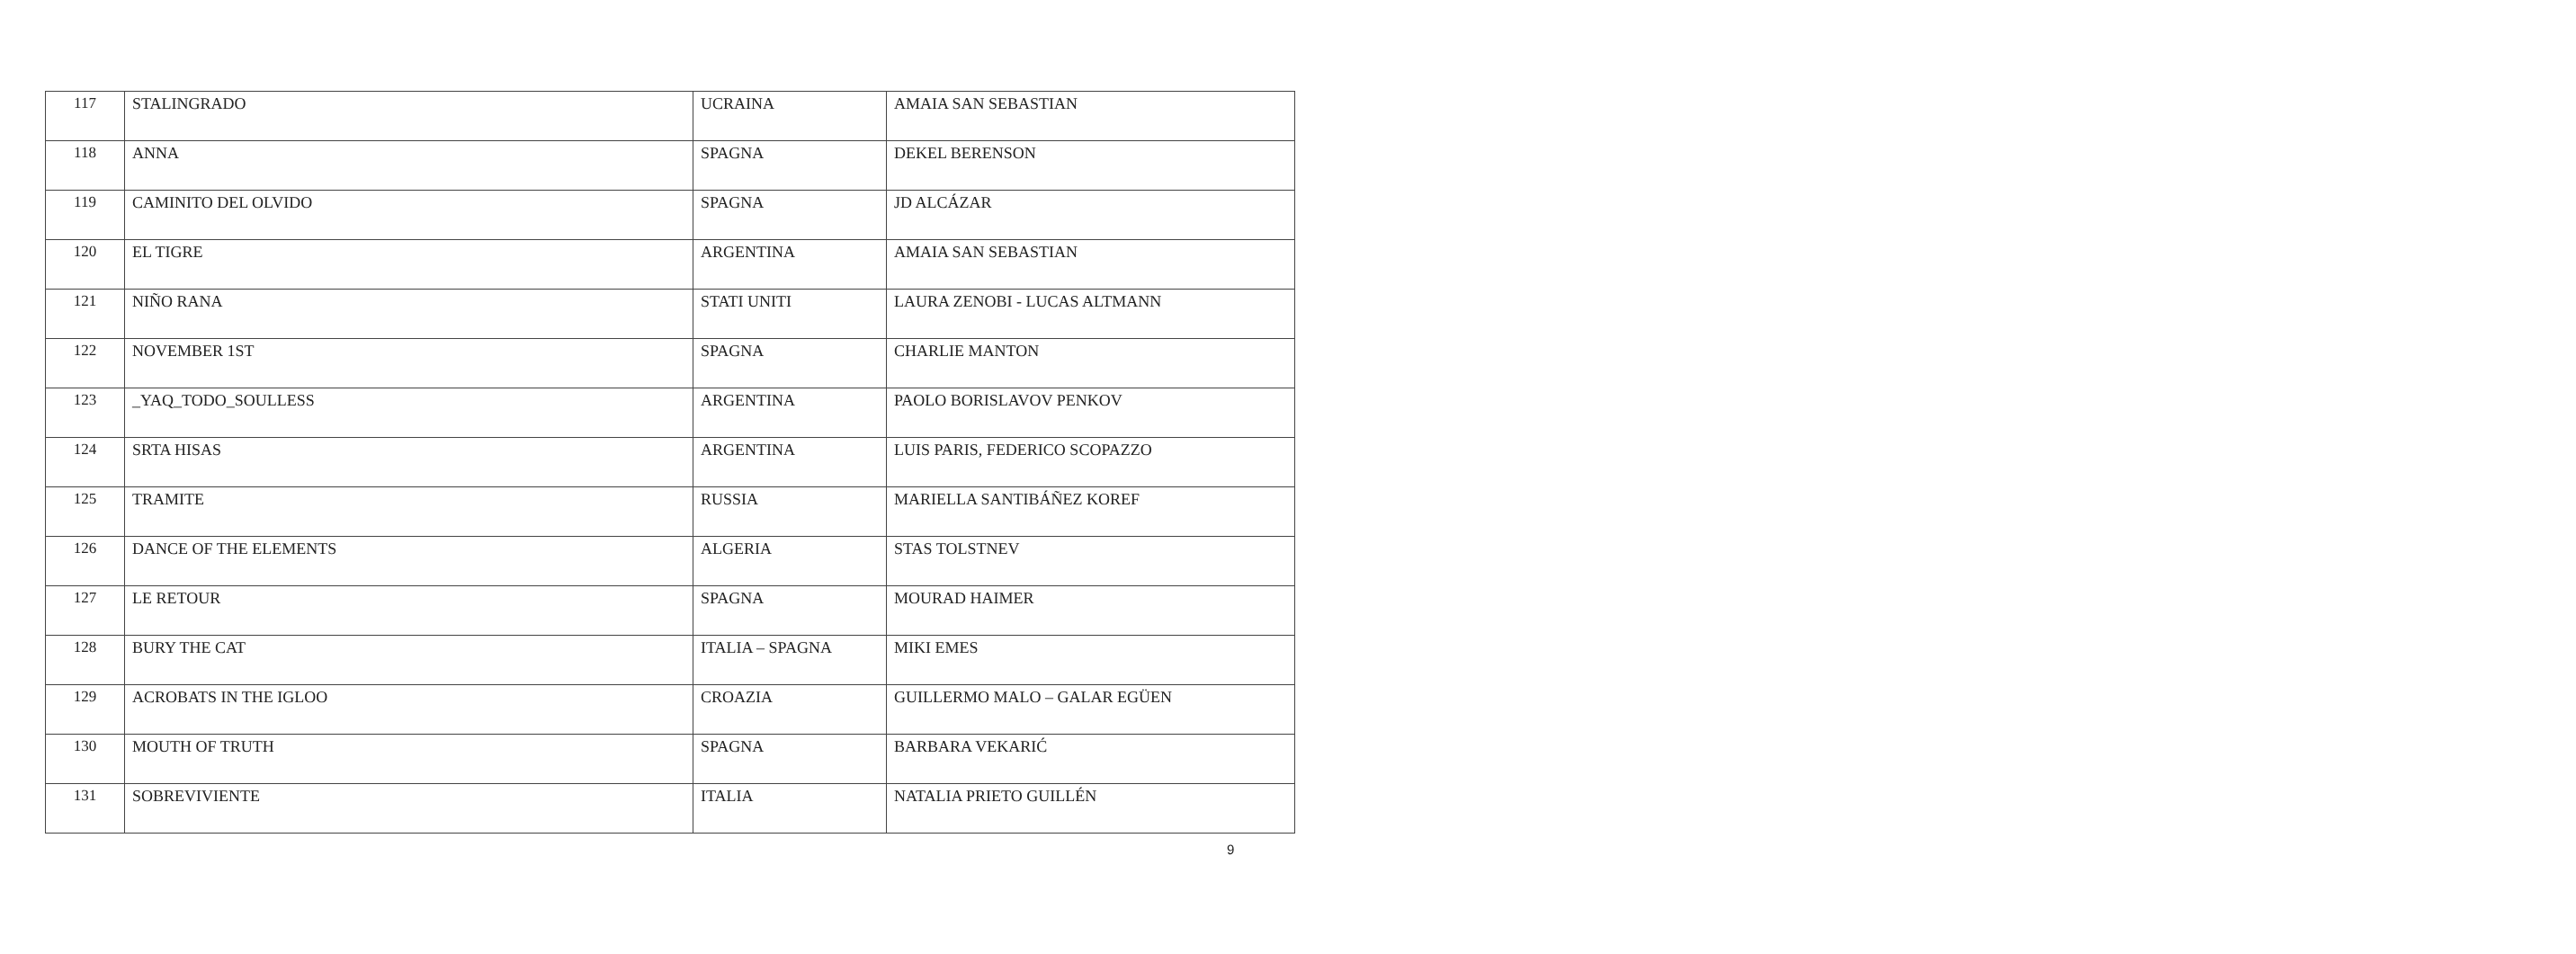| 117 | STALINGRADO | UCRAINA | AMAIA SAN SEBASTIAN |
| 118 | ANNA | SPAGNA | DEKEL BERENSON |
| 119 | CAMINITO DEL OLVIDO | SPAGNA | JD ALCÁZAR |
| 120 | EL TIGRE | ARGENTINA | AMAIA SAN SEBASTIAN |
| 121 | NIÑO RANA | STATI UNITI | LAURA ZENOBI - LUCAS ALTMANN |
| 122 | NOVEMBER 1ST | SPAGNA | CHARLIE MANTON |
| 123 | _YAQ_TODO_SOULLESS | ARGENTINA | PAOLO BORISLAVOV PENKOV |
| 124 | SRTA HISAS | ARGENTINA | LUIS PARIS, FEDERICO SCOPAZZO |
| 125 | TRAMITE | RUSSIA | MARIELLA SANTIBÁÑEZ KOREF |
| 126 | DANCE OF THE ELEMENTS | ALGERIA | STAS TOLSTNEV |
| 127 | LE RETOUR | SPAGNA | MOURAD HAIMER |
| 128 | BURY THE CAT | ITALIA – SPAGNA | MIKI EMES |
| 129 | ACROBATS IN THE IGLOO | CROAZIA | GUILLERMO MALO – GALAR EGÜEN |
| 130 | MOUTH OF TRUTH | SPAGNA | BARBARA VEKARIĆ |
| 131 | SOBREVIVIENTE | ITALIA | NATALIA PRIETO GUILLÉN |
9